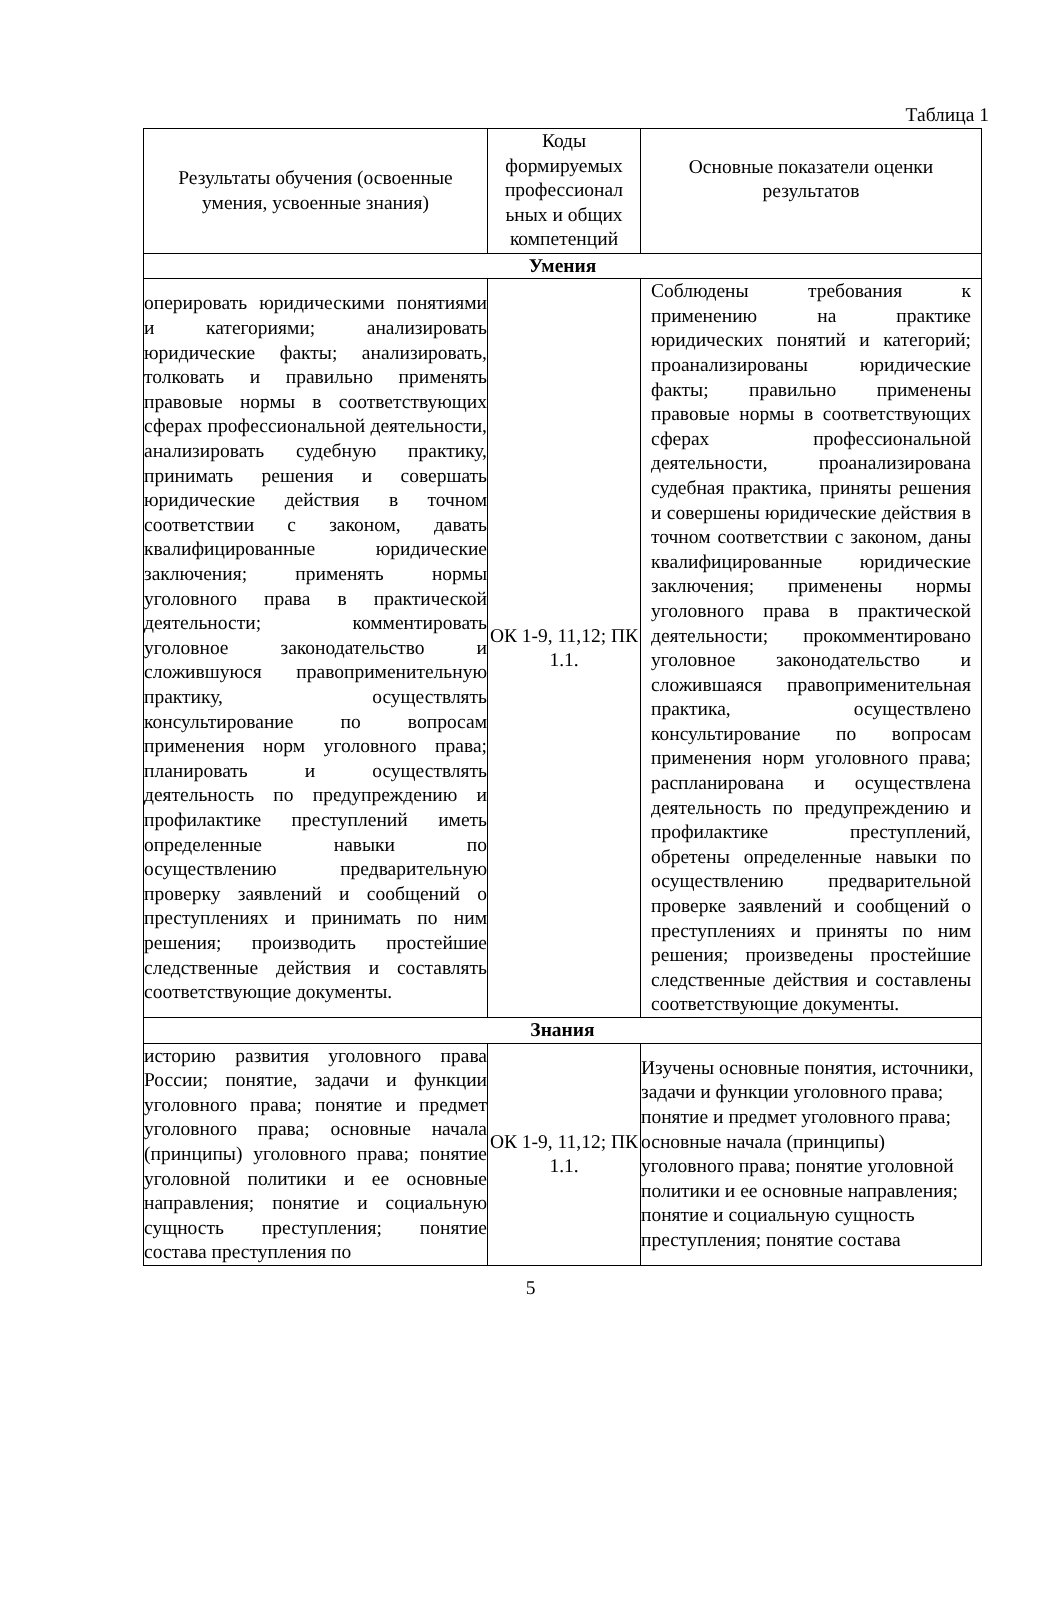Таблица 1
| Результаты обучения (освоенные умения, усвоенные знания) | Коды формируемых профессионал ьных и общих компетенций | Основные показатели оценки результатов |
| --- | --- | --- |
| Умения | | |
| оперировать юридическими понятиями и категориями; анализировать юридические факты; анализировать, толковать и правильно применять правовые нормы в соответствующих сферах профессиональной деятельности, анализировать судебную практику, принимать решения и совершать юридические действия в точном соответствии с законом, давать квалифицированные юридические заключения; применять нормы уголовного права в практической деятельности; комментировать уголовное законодательство и сложившуюся правоприменительную практику, осуществлять консультирование по вопросам применения норм уголовного права; планировать и осуществлять деятельность по предупреждению и профилактике преступлений иметь определенные навыки по осуществлению предварительную проверку заявлений и сообщений о преступлениях и принимать по ним решения; производить простейшие следственные действия и составлять соответствующие документы. | ОК 1-9, 11,12; ПК 1.1. | Соблюдены требования к применению на практике юридических понятий и категорий; проанализированы юридические факты; правильно применены правовые нормы в соответствующих сферах профессиональной деятельности, проанализирована судебная практика, приняты решения и совершены юридические действия в точном соответствии с законом, даны квалифицированные юридические заключения; применены нормы уголовного права в практической деятельности; прокомментировано уголовное законодательство и сложившаяся правоприменительная практика, осуществлено консультирование по вопросам применения норм уголовного права; распланирована и осуществлена деятельность по предупреждению и профилактике преступлений, обретены определенные навыки по осуществлению предварительной проверке заявлений и сообщений о преступлениях и приняты по ним решения; произведены простейшие следственные действия и составлены соответствующие документы. |
| Знания | | |
| историю развития уголовного права России; понятие, задачи и функции уголовного права; понятие и предмет уголовного права; основные начала (принципы) уголовного права; понятие уголовной политики и ее основные направления; понятие и социальную сущность преступления; понятие состава преступления по | ОК 1-9, 11,12; ПК 1.1. | Изучены основные понятия, источники, задачи и функции уголовного права; понятие и предмет уголовного права; основные начала (принципы) уголовного права; понятие уголовной политики и ее основные направления; понятие и социальную сущность преступления; понятие состава |
5